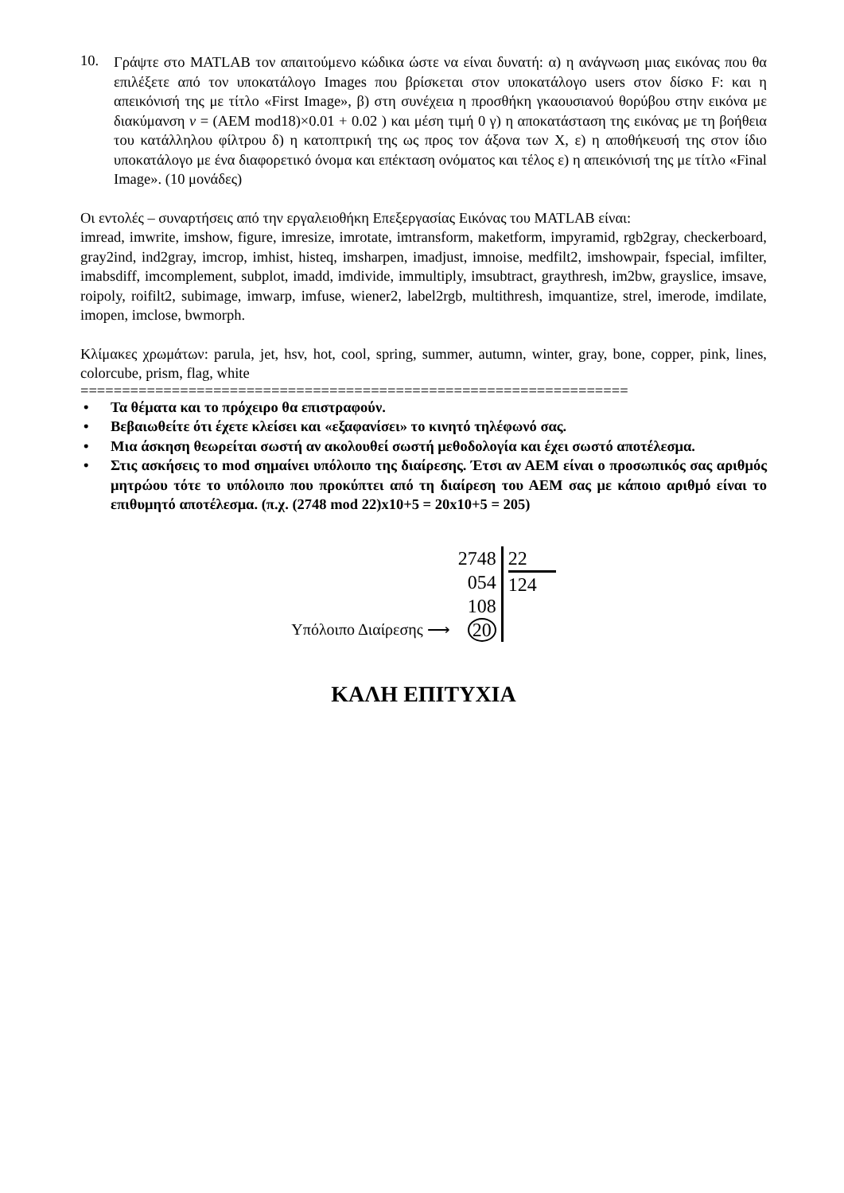10.
Γράψτε στο MATLAB τον απαιτούμενο κώδικα ώστε να είναι δυνατή: α) η ανάγνωση μιας εικόνας που θα επιλέξετε από τον υποκατάλογο Images που βρίσκεται στον υποκατάλογο users στον δίσκο F: και η απεικόνισή της με τίτλο «First Image», β) στη συνέχεια η προσθήκη γκαουσιανού θορύβου στην εικόνα με διακύμανση v = (AEM mod18)×0.01 + 0.02 ) και μέση τιμή 0 γ) η αποκατάσταση της εικόνας με τη βοήθεια του κατάλληλου φίλτρου δ) η κατοπτρική της ως προς τον άξονα των X, ε) η αποθήκευσή της στον ίδιο υποκατάλογο με ένα διαφορετικό όνομα και επέκταση ονόματος και τέλος ε) η απεικόνισή της με τίτλο «Final Image». (10 μονάδες)
Οι εντολές – συναρτήσεις από την εργαλειοθήκη Επεξεργασίας Εικόνας του MATLAB είναι:
imread, imwrite, imshow, figure, imresize, imrotate, imtransform, maketform, impyramid, rgb2gray, checkerboard, gray2ind, ind2gray, imcrop, imhist, histeq, imsharpen, imadjust, imnoise, medfilt2, imshowpair, fspecial, imfilter, imabsdiff, imcomplement, subplot, imadd, imdivide, immultiply, imsubtract, graythresh, im2bw, grayslice, imsave, roipoly, roifilt2, subimage, imwarp, imfuse, wiener2, label2rgb, multithresh, imquantize, strel, imerode, imdilate, imopen, imclose, bwmorph.
Κλίμακες χρωμάτων: parula, jet, hsv, hot, cool, spring, summer, autumn, winter, gray, bone, copper, pink, lines, colorcube, prism, flag, white
==================================================================
• Τα θέματα και το πρόχειρο θα επιστραφούν.
• Βεβαιωθείτε ότι έχετε κλείσει και «εξαφανίσει» το κινητό τηλέφωνό σας.
• Μια άσκηση θεωρείται σωστή αν ακολουθεί σωστή μεθοδολογία και έχει σωστό αποτέλεσμα.
• Στις ασκήσεις το mod σημαίνει υπόλοιπο της διαίρεσης. Έτσι αν ΑΕΜ είναι ο προσωπικός σας αριθμός μητρώου τότε το υπόλοιπο που προκύπτει από τη διαίρεση του ΑΕΜ σας με κάποιο αριθμό είναι το επιθυμητό αποτέλεσμα. (π.χ. (2748 mod 22)x10+5 = 20x10+5 = 205)
Υπόλοιπο Διαίρεσης ⟶
2748
054
108
20
22
124
ΚΑΛΗ ΕΠΙΤΥΧΙΑ